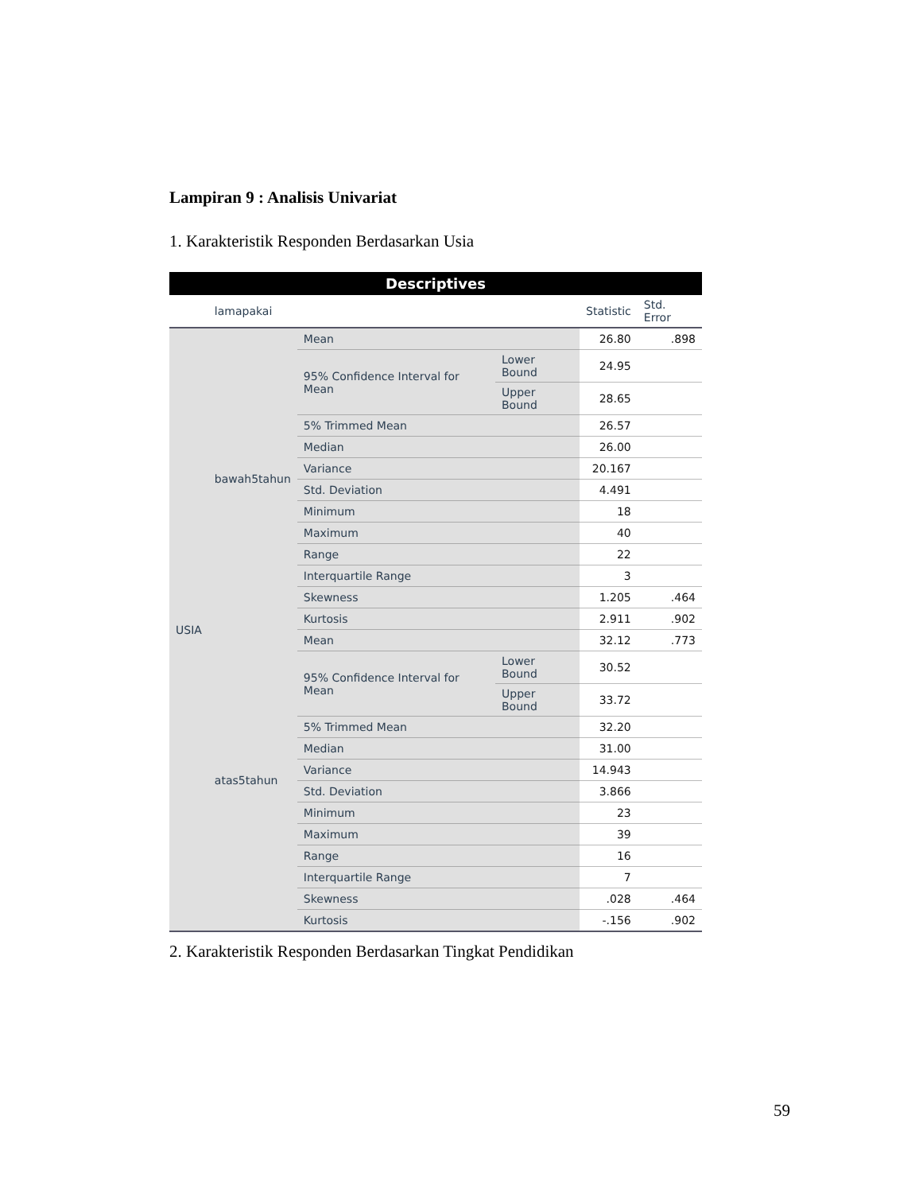Lampiran 9 : Analisis Univariat
1. Karakteristik Responden Berdasarkan Usia
| Descriptives | | | | | |
| --- | --- | --- | --- | --- | --- |
| | lamapakai | | | Statistic | Std. Error |
| USIA | bawah5tahun | Mean | | 26.80 | .898 |
| | | 95% Confidence Interval for Mean | Lower Bound | 24.95 | |
| | | | Upper Bound | 28.65 | |
| | | 5% Trimmed Mean | | 26.57 | |
| | | Median | | 26.00 | |
| | | Variance | | 20.167 | |
| | | Std. Deviation | | 4.491 | |
| | | Minimum | | 18 | |
| | | Maximum | | 40 | |
| | | Range | | 22 | |
| | | Interquartile Range | | 3 | |
| | | Skewness | | 1.205 | .464 |
| | | Kurtosis | | 2.911 | .902 |
| | atas5tahun | Mean | | 32.12 | .773 |
| | | 95% Confidence Interval for Mean | Lower Bound | 30.52 | |
| | | | Upper Bound | 33.72 | |
| | | 5% Trimmed Mean | | 32.20 | |
| | | Median | | 31.00 | |
| | | Variance | | 14.943 | |
| | | Std. Deviation | | 3.866 | |
| | | Minimum | | 23 | |
| | | Maximum | | 39 | |
| | | Range | | 16 | |
| | | Interquartile Range | | 7 | |
| | | Skewness | | .028 | .464 |
| | | Kurtosis | | -.156 | .902 |
2. Karakteristik Responden Berdasarkan Tingkat Pendidikan
59